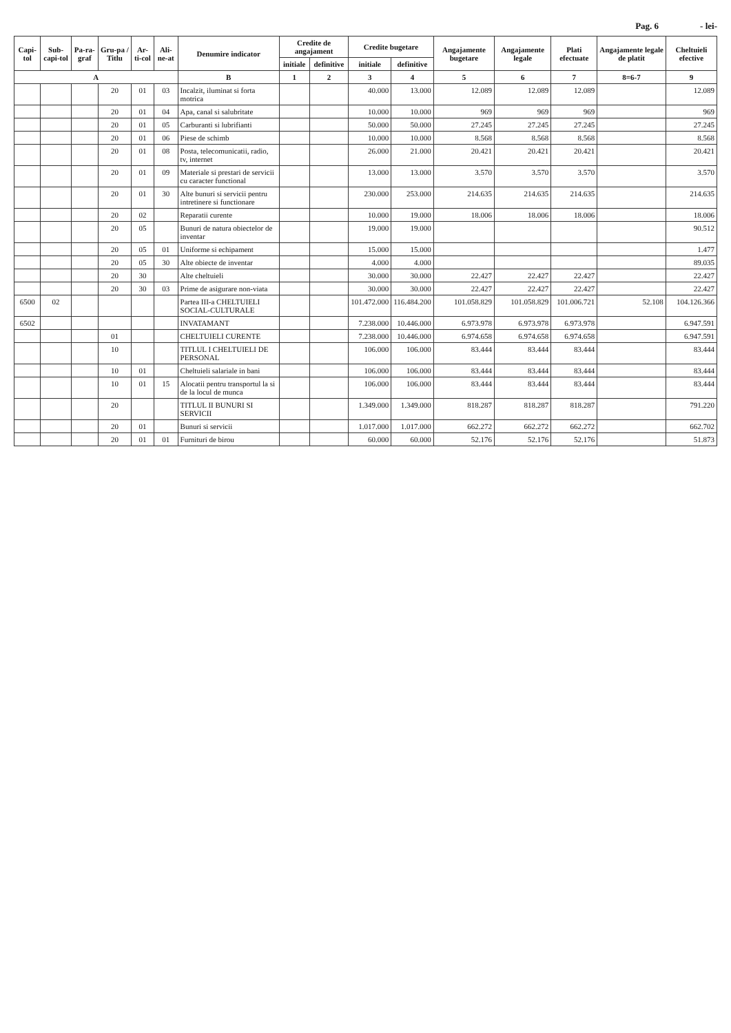Pag. 6 - lei-
| Capi-tol | Sub-capi-tol | Pa-ra-graf | Gru-pa / Titlu | Ar-ti-col | Ali-ne-at | Denumire indicator | Credite de angajament | | Credite bugetare | | Angajamente bugetare | Angajamente legale | Plati efectuate | Angajamente legale de platit | Cheltuieli efective |
| --- | --- | --- | --- | --- | --- | --- | --- | --- | --- | --- | --- | --- | --- | --- | --- |
| | | | | | | | initiale | definitive | initiale | definitive | | | | | |
| A | | | | | | B | 1 | 2 | 3 | 4 | 5 | 6 | 7 | 8=6-7 | 9 |
| | | | 20 | 01 | 03 | Incalzit, iluminat si forta motrica | | | 40.000 | 13.000 | 12.089 | 12.089 | 12.089 | | 12.089 |
| | | | 20 | 01 | 04 | Apa, canal si salubritate | | | 10.000 | 10.000 | 969 | 969 | 969 | | 969 |
| | | | 20 | 01 | 05 | Carburanti si lubrifianti | | | 50.000 | 50.000 | 27.245 | 27.245 | 27.245 | | 27.245 |
| | | | 20 | 01 | 06 | Piese de schimb | | | 10.000 | 10.000 | 8.568 | 8.568 | 8.568 | | 8.568 |
| | | | 20 | 01 | 08 | Posta, telecomunicatii, radio, tv, internet | | | 26.000 | 21.000 | 20.421 | 20.421 | 20.421 | | 20.421 |
| | | | 20 | 01 | 09 | Materiale si prestari de servicii cu caracter functional | | | 13.000 | 13.000 | 3.570 | 3.570 | 3.570 | | 3.570 |
| | | | 20 | 01 | 30 | Alte bunuri si servicii pentru intretinere si functionare | | | 230.000 | 253.000 | 214.635 | 214.635 | 214.635 | | 214.635 |
| | | | 20 | 02 | | Reparatii curente | | | 10.000 | 19.000 | 18.006 | 18.006 | 18.006 | | 18.006 |
| | | | 20 | 05 | | Bunuri de natura obiectelor de inventar | | | 19.000 | 19.000 | | | | | 90.512 |
| | | | 20 | 05 | 01 | Uniforme si echipament | | | 15.000 | 15.000 | | | | | 1.477 |
| | | | 20 | 05 | 30 | Alte obiecte de inventar | | | 4.000 | 4.000 | | | | | 89.035 |
| | | | 20 | 30 | | Alte cheltuieli | | | 30.000 | 30.000 | 22.427 | 22.427 | 22.427 | | 22.427 |
| | | | 20 | 30 | 03 | Prime de asigurare non-viata | | | 30.000 | 30.000 | 22.427 | 22.427 | 22.427 | | 22.427 |
| 6500 | 02 | | | | | Partea III-a CHELTUIELI SOCIAL-CULTURALE | | | 101.472.000 | 116.484.200 | 101.058.829 | 101.058.829 | 101.006.721 | 52.108 | 104.126.366 |
| 6502 | | | | | | INVATAMANT | | | 7.238.000 | 10.446.000 | 6.973.978 | 6.973.978 | 6.973.978 | | 6.947.591 |
| | | | 01 | | | CHELTUIELI CURENTE | | | 7.238.000 | 10.446.000 | 6.974.658 | 6.974.658 | 6.974.658 | | 6.947.591 |
| | | | 10 | | | TITLUL I CHELTUIELI DE PERSONAL | | | 106.000 | 106.000 | 83.444 | 83.444 | 83.444 | | 83.444 |
| | | | 10 | 01 | | Cheltuieli salariale in bani | | | 106.000 | 106.000 | 83.444 | 83.444 | 83.444 | | 83.444 |
| | | | 10 | 01 | 15 | Alocatii pentru transportul la si de la locul de munca | | | 106.000 | 106.000 | 83.444 | 83.444 | 83.444 | | 83.444 |
| | | | 20 | | | TITLUL II BUNURI SI SERVICII | | | 1.349.000 | 1.349.000 | 818.287 | 818.287 | 818.287 | | 791.220 |
| | | | 20 | 01 | | Bunuri si servicii | | | 1.017.000 | 1.017.000 | 662.272 | 662.272 | 662.272 | | 662.702 |
| | | | 20 | 01 | 01 | Furnituri de birou | | | 60.000 | 60.000 | 52.176 | 52.176 | 52.176 | | 51.873 |